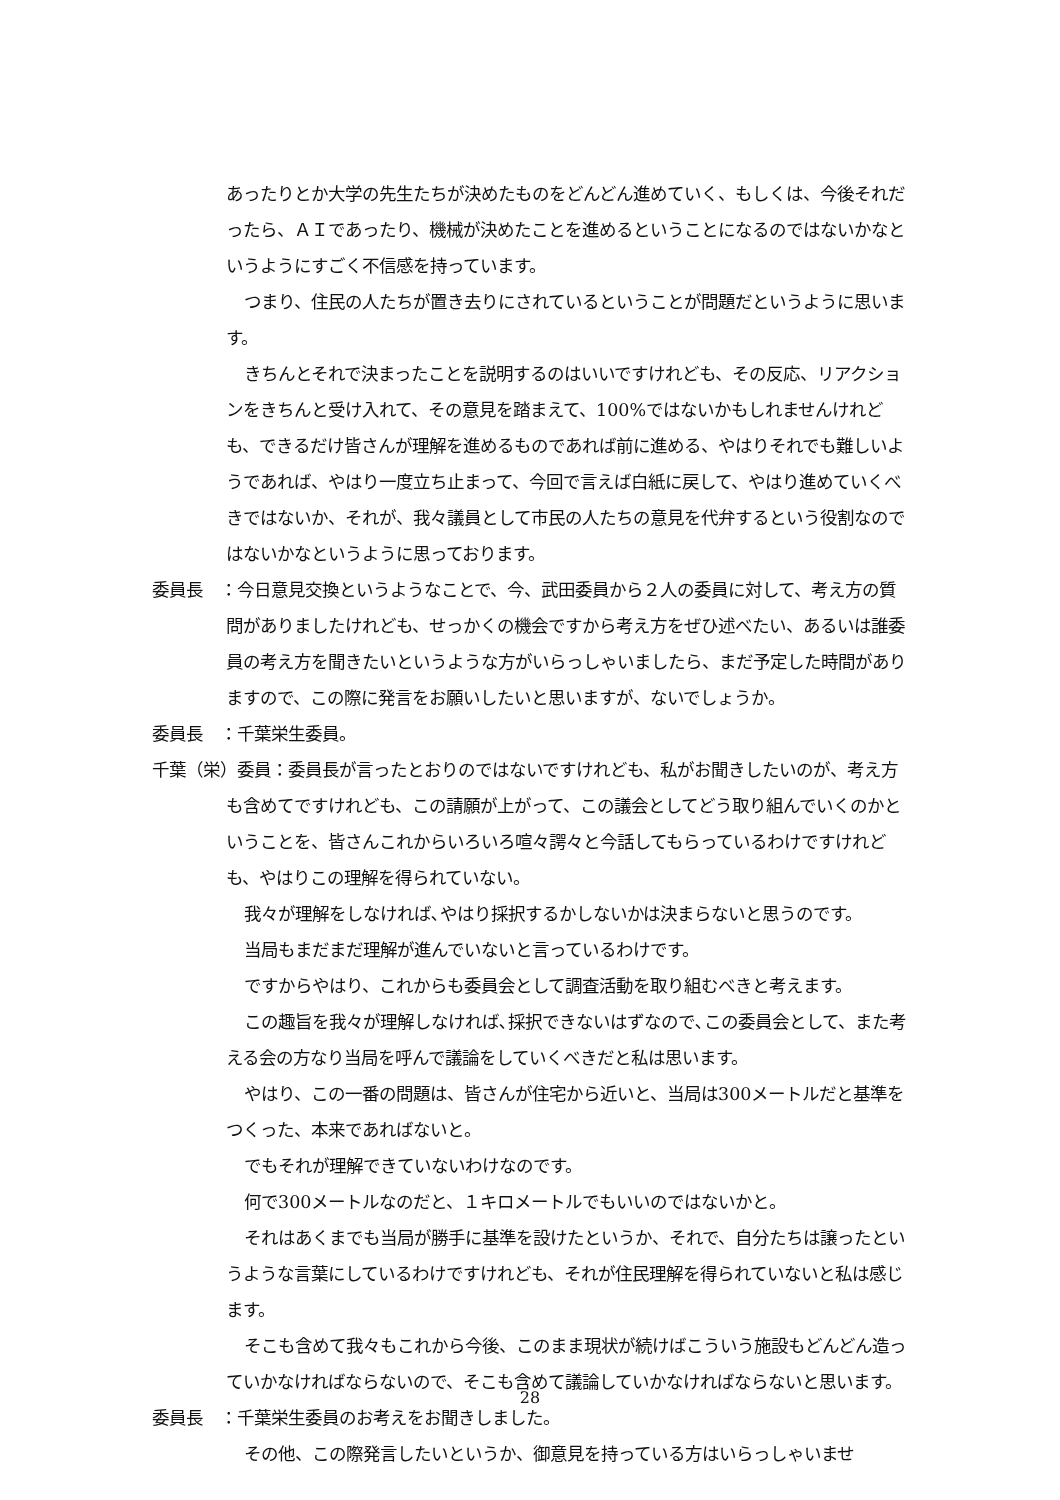あったりとか大学の先生たちが決めたものをどんどん進めていく、もしくは、今後それだったら、ＡＩであったり、機械が決めたことを進めるということになるのではないかなというようにすごく不信感を持っています。
つまり、住民の人たちが置き去りにされているということが問題だというように思います。
きちんとそれで決まったことを説明するのはいいですけれども、その反応、リアクションをきちんと受け入れて、その意見を踏まえて、100%ではないかもしれませんけれども、できるだけ皆さんが理解を進めるものであれば前に進める、やはりそれでも難しいようであれば、やはり一度立ち止まって、今回で言えば白紙に戻して、やはり進めていくべきではないか、それが、我々議員として市民の人たちの意見を代弁するという役割なのではないかなというように思っております。
委員長　：今日意見交換というようなことで、今、武田委員から２人の委員に対して、考え方の質問がありましたけれども、せっかくの機会ですから考え方をぜひ述べたい、あるいは誰委員の考え方を聞きたいというような方がいらっしゃいましたら、まだ予定した時間がありますので、この際に発言をお願いしたいと思いますが、ないでしょうか。
委員長　：千葉栄生委員。
千葉（栄）委員：委員長が言ったとおりのではないですけれども、私がお聞きしたいのが、考え方も含めてですけれども、この請願が上がって、この議会としてどう取り組んでいくのかということを、皆さんこれからいろいろ喧々諤々と今話してもらっているわけですけれども、やはりこの理解を得られていない。
我々が理解をしなければ､やはり採択するかしないかは決まらないと思うのです。
当局もまだまだ理解が進んでいないと言っているわけです。
ですからやはり、これからも委員会として調査活動を取り組むべきと考えます。
この趣旨を我々が理解しなければ､採択できないはずなので､この委員会として、また考える会の方なり当局を呼んで議論をしていくべきだと私は思います。
やはり、この一番の問題は、皆さんが住宅から近いと、当局は300メートルだと基準をつくった、本来であればないと。
でもそれが理解できていないわけなのです。
何で300メートルなのだと、１キロメートルでもいいのではないかと。
それはあくまでも当局が勝手に基準を設けたというか、それで、自分たちは譲ったというような言葉にしているわけですけれども、それが住民理解を得られていないと私は感じます。
そこも含めて我々もこれから今後、このまま現状が続けばこういう施設もどんどん造っていかなければならないので、そこも含めて議論していかなければならないと思います。
委員長　：千葉栄生委員のお考えをお聞きしました。
その他、この際発言したいというか、御意見を持っている方はいらっしゃいませ
28